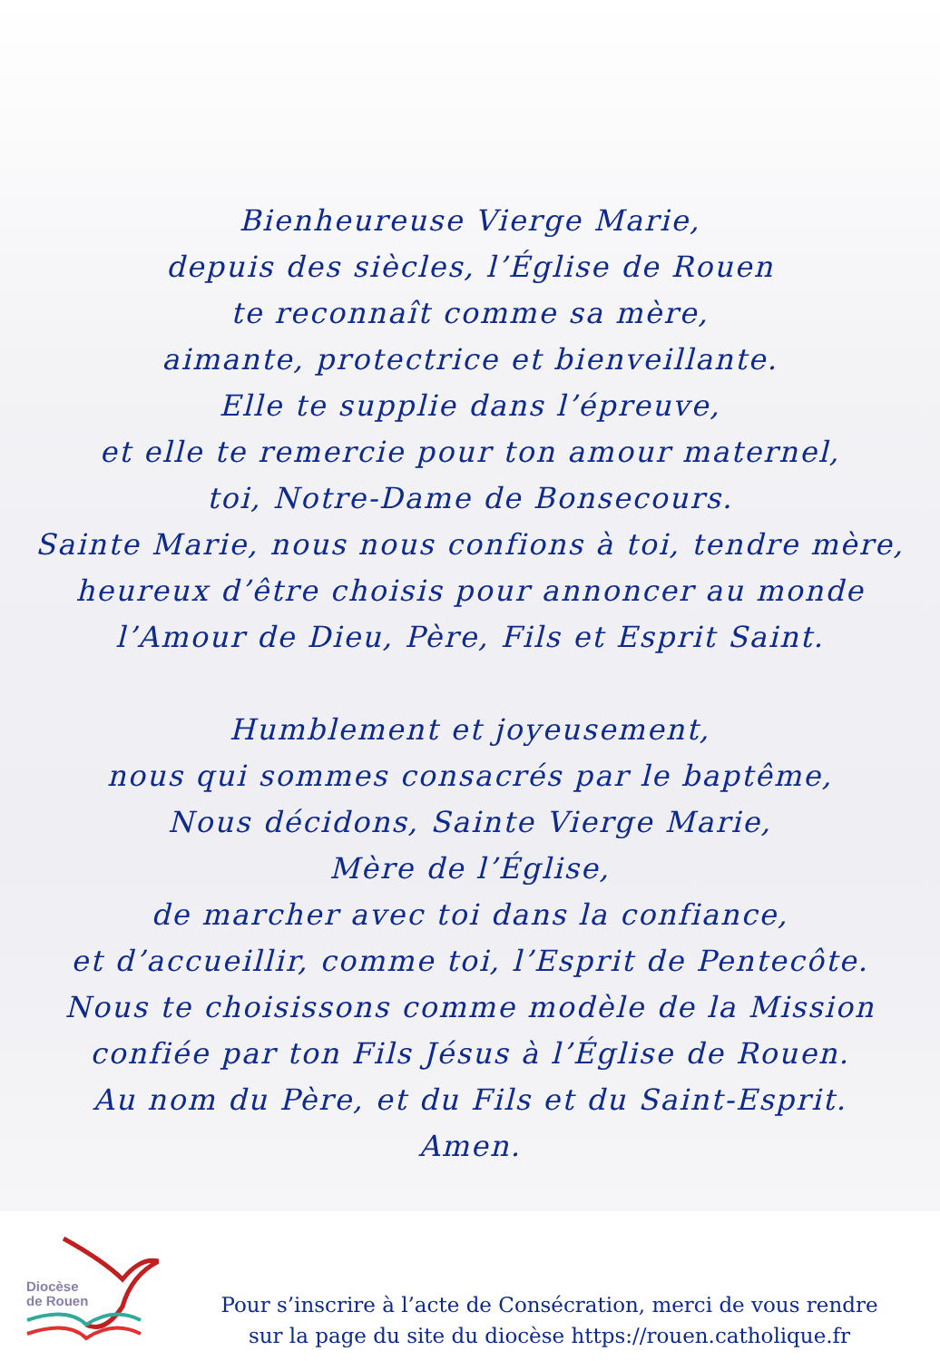Bienheureuse Vierge Marie,
depuis des siècles, l’Église de Rouen
te reconnaît comme sa mère,
aimante, protectrice et bienveillante.
Elle te supplie dans l’épreuve,
et elle te remercie pour ton amour maternel,
toi, Notre-Dame de Bonsecours.
Sainte Marie, nous nous confions à toi, tendre mère,
heureux d’être choisis pour annoncer au monde
l’Amour de Dieu, Père, Fils et Esprit Saint.
Humblement et joyeusement,
nous qui sommes consacrés par le baptême,
Nous décidons, Sainte Vierge Marie,
Mère de l’Église,
de marcher avec toi dans la confiance,
et d’accueillir, comme toi, l’Esprit de Pentecôte.
Nous te choisissons comme modèle de la Mission
confiée par ton Fils Jésus à l’Église de Rouen.
Au nom du Père, et du Fils et du Saint-Esprit.
Amen.
Diocèse
de Rouen
Pour s’inscrire à l’acte de Consécration, merci de vous rendre
sur la page du site du diocèse https://rouen.catholique.fr